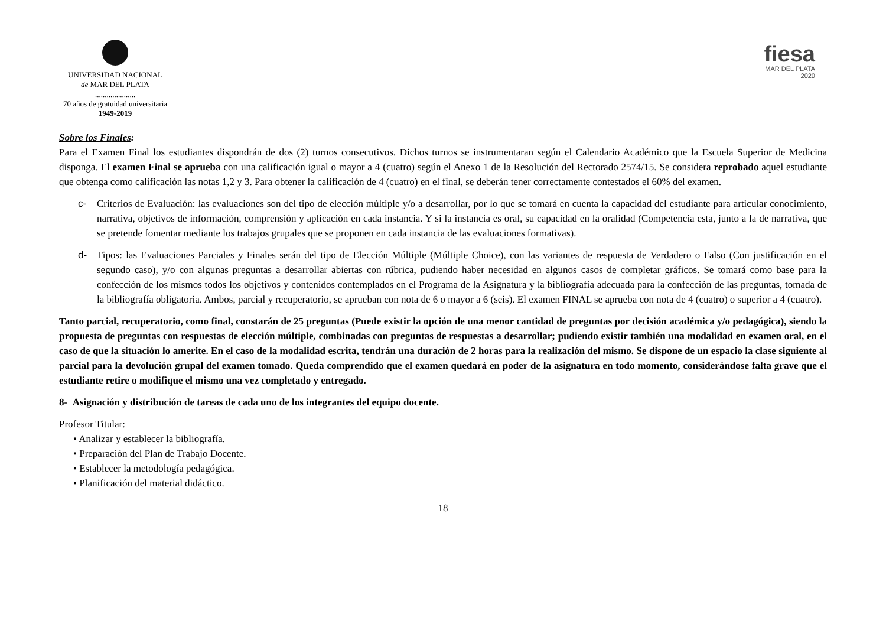UNIVERSIDAD NACIONAL
de MAR DEL PLATA
.....................
70 años de gratuidad universitaria
1949-2019
fiesa
MAR DEL PLATA
2020
Sobre los Finales:
Para el Examen Final los estudiantes dispondrán de dos (2) turnos consecutivos. Dichos turnos se instrumentaran según el Calendario Académico que la Escuela Superior de Medicina disponga. El examen Final se aprueba con una calificación igual o mayor a 4 (cuatro) según el Anexo 1 de la Resolución del Rectorado 2574/15. Se considera reprobado aquel estudiante que obtenga como calificación las notas 1,2 y 3. Para obtener la calificación de 4 (cuatro) en el final, se deberán tener correctamente contestados el 60% del examen.
c- Criterios de Evaluación: las evaluaciones son del tipo de elección múltiple y/o a desarrollar, por lo que se tomará en cuenta la capacidad del estudiante para articular conocimiento, narrativa, objetivos de información, comprensión y aplicación en cada instancia. Y si la instancia es oral, su capacidad en la oralidad (Competencia esta, junto a la de narrativa, que se pretende fomentar mediante los trabajos grupales que se proponen en cada instancia de las evaluaciones formativas).
d- Tipos: las Evaluaciones Parciales y Finales serán del tipo de Elección Múltiple (Múltiple Choice), con las variantes de respuesta de Verdadero o Falso (Con justificación en el segundo caso), y/o con algunas preguntas a desarrollar abiertas con rúbrica, pudiendo haber necesidad en algunos casos de completar gráficos. Se tomará como base para la confección de los mismos todos los objetivos y contenidos contemplados en el Programa de la Asignatura y la bibliografía adecuada para la confección de las preguntas, tomada de la bibliografía obligatoria. Ambos, parcial y recuperatorio, se aprueban con nota de 6 o mayor a 6 (seis). El examen FINAL se aprueba con nota de 4 (cuatro) o superior a 4 (cuatro).
Tanto parcial, recuperatorio, como final, constarán de 25 preguntas (Puede existir la opción de una menor cantidad de preguntas por decisión académica y/o pedagógica), siendo la propuesta de preguntas con respuestas de elección múltiple, combinadas con preguntas de respuestas a desarrollar; pudiendo existir también una modalidad en examen oral, en el caso de que la situación lo amerite. En el caso de la modalidad escrita, tendrán una duración de 2 horas para la realización del mismo. Se dispone de un espacio la clase siguiente al parcial para la devolución grupal del examen tomado. Queda comprendido que el examen quedará en poder de la asignatura en todo momento, considerándose falta grave que el estudiante retire o modifique el mismo una vez completado y entregado.
8- Asignación y distribución de tareas de cada uno de los integrantes del equipo docente.
Profesor Titular:
• Analizar y establecer la bibliografía.
• Preparación del Plan de Trabajo Docente.
• Establecer la metodología pedagógica.
• Planificación del material didáctico.
18